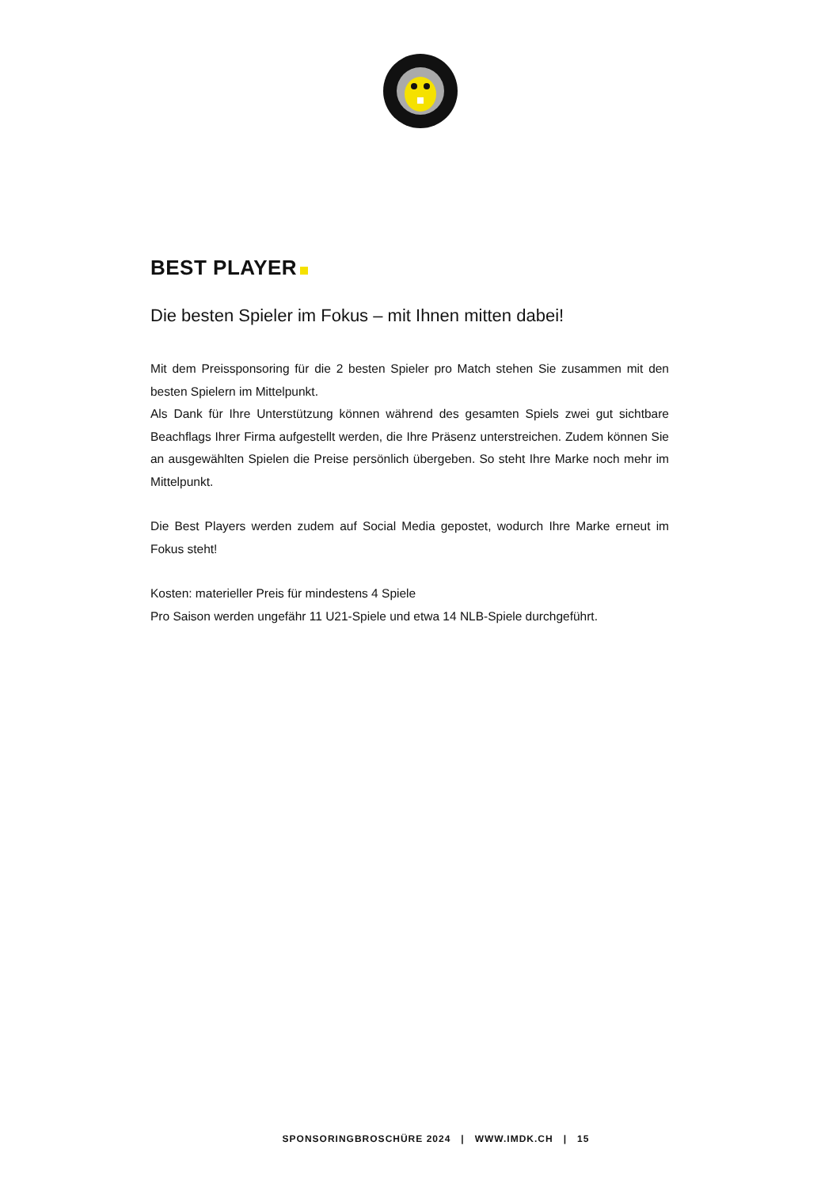BEST PLAYER
Die besten Spieler im Fokus – mit Ihnen mitten dabei!
Mit dem Preissponsoring für die 2 besten Spieler pro Match stehen Sie zusammen mit den besten Spielern im Mittelpunkt.
Als Dank für Ihre Unterstützung können während des gesamten Spiels zwei gut sichtbare Beachflags Ihrer Firma aufgestellt werden, die Ihre Präsenz unterstreichen. Zudem können Sie an ausgewählten Spielen die Preise persönlich übergeben. So steht Ihre Marke noch mehr im Mittelpunkt.
Die Best Players werden zudem auf Social Media gepostet, wodurch Ihre Marke erneut im Fokus steht!
Kosten: materieller Preis für mindestens 4 Spiele
Pro Saison werden ungefähr 11 U21-Spiele und etwa 14 NLB-Spiele durchgeführt.
SPONSORINGBROSCHÜRE 2024 | WWW.IMDK.CH | 15